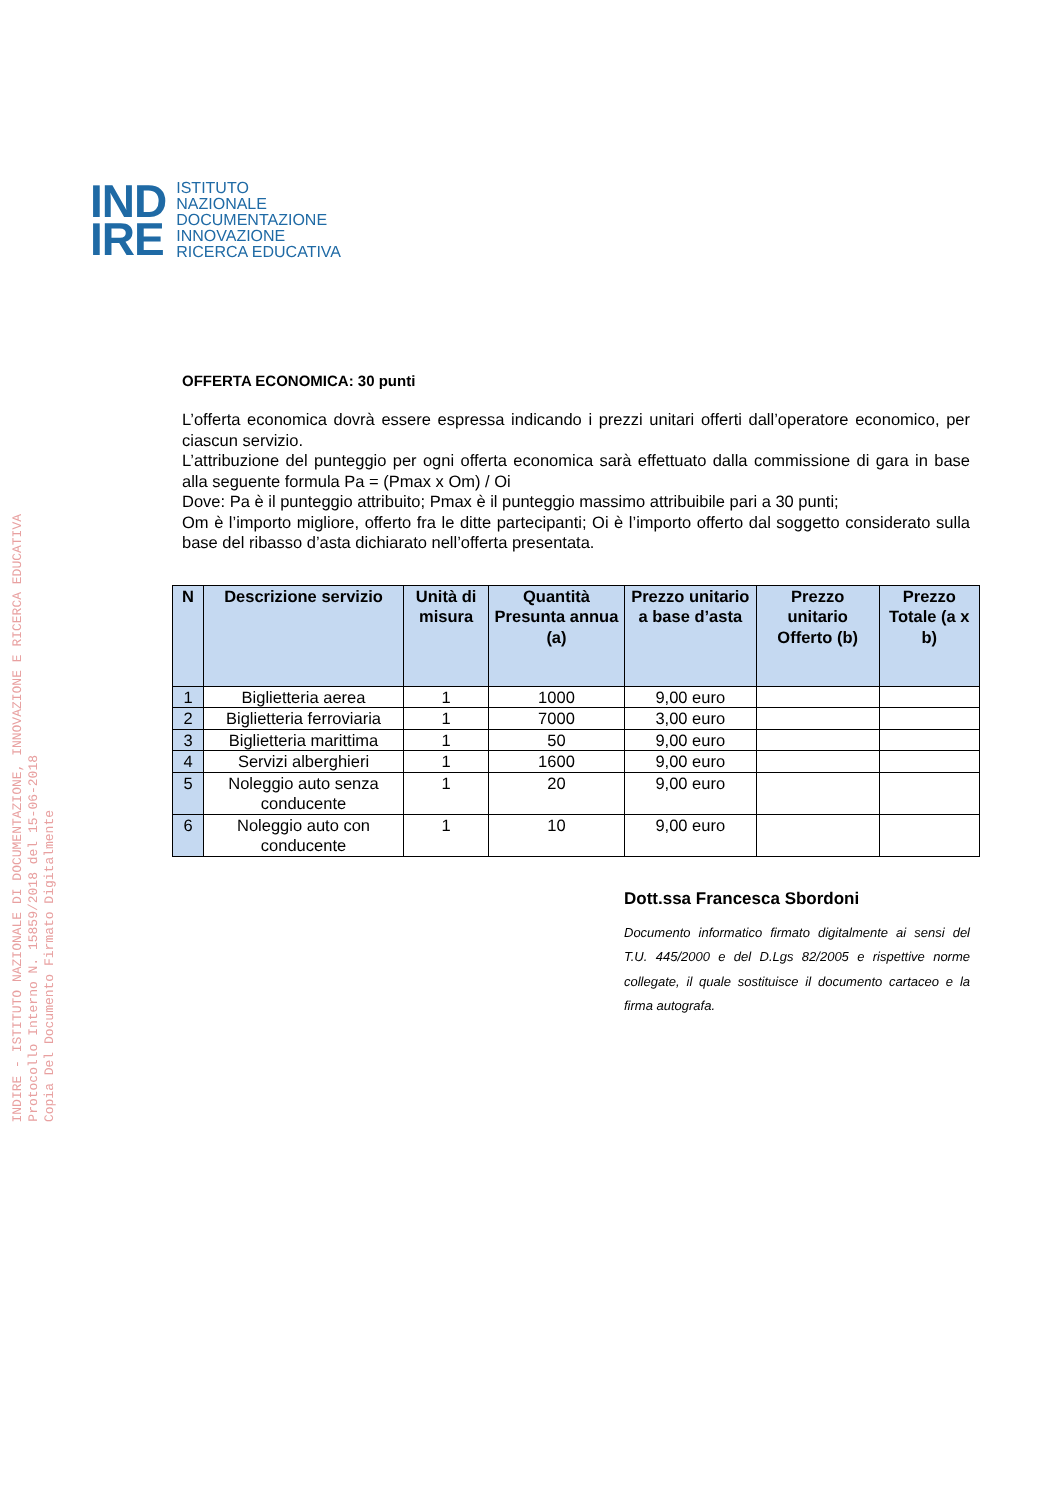INDIRE - ISTITUTO NAZIONALE DI DOCUMENTAZIONE, INNOVAZIONE E RICERCA EDUCATIVA
Protocollo Interno N. 15859/2018 del 15-06-2018
Copia Del Documento Firmato Digitalmente
IND
IRE
ISTITUTO
NAZIONALE
DOCUMENTAZIONE
INNOVAZIONE
RICERCA EDUCATIVA
OFFERTA ECONOMICA: 30 punti
L’offerta economica dovrà essere espressa indicando i prezzi unitari offerti dall’operatore economico, per ciascun servizio.
L’attribuzione del punteggio per ogni offerta economica sarà effettuato dalla commissione di gara in base alla seguente formula Pa = (Pmax x Om) / Oi
Dove: Pa è il punteggio attribuito; Pmax è il punteggio massimo attribuibile pari a 30 punti;
Om è l’importo migliore, offerto fra le ditte partecipanti; Oi è l’importo offerto dal soggetto considerato sulla base del ribasso d’asta dichiarato nell’offerta presentata.
| N | Descrizione servizio | Unità di misura | Quantità Presunta annua (a) | Prezzo unitario a base d’asta | Prezzo unitario Offerto (b) | Prezzo Totale (a x b) |
| --- | --- | --- | --- | --- | --- | --- |
| 1 | Biglietteria aerea | 1 | 1000 | 9,00 euro | | |
| 2 | Biglietteria ferroviaria | 1 | 7000 | 3,00 euro | | |
| 3 | Biglietteria marittima | 1 | 50 | 9,00 euro | | |
| 4 | Servizi alberghieri | 1 | 1600 | 9,00 euro | | |
| 5 | Noleggio auto senza conducente | 1 | 20 | 9,00 euro | | |
| 6 | Noleggio auto con conducente | 1 | 10 | 9,00 euro | | |
Dott.ssa Francesca Sbordoni
Documento informatico firmato digitalmente ai sensi del T.U. 445/2000 e del D.Lgs 82/2005 e rispettive norme collegate, il quale sostituisce il documento cartaceo e la firma autografa.